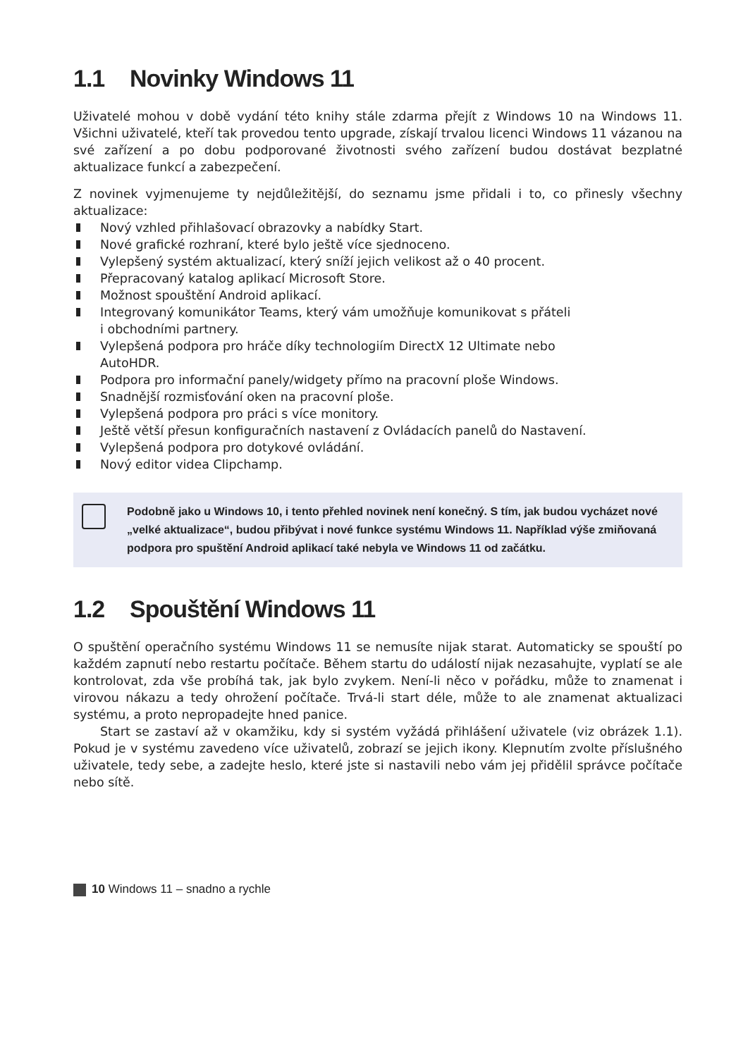1.1 Novinky Windows 11
Uživatelé mohou v době vydání této knihy stále zdarma přejít z Windows 10 na Windows 11. Všichni uživatelé, kteří tak provedou tento upgrade, získají trvalou licenci Windows 11 vázanou na své zařízení a po dobu podporované životnosti svého zařízení budou dostávat bezplatné aktualizace funkcí a zabezpečení.
Z novinek vyjmenujeme ty nejdůležitější, do seznamu jsme přidali i to, co přinesly všechny aktualizace:
Nový vzhled přihlašovací obrazovky a nabídky Start.
Nové grafické rozhraní, které bylo ještě více sjednoceno.
Vylepšený systém aktualizací, který sníží jejich velikost až o 40 procent.
Přepracovaný katalog aplikací Microsoft Store.
Možnost spouštění Android aplikací.
Integrovaný komunikátor Teams, který vám umožňuje komunikovat s přáteli
i obchodními partnery.
Vylepšená podpora pro hráče díky technologiím DirectX 12 Ultimate nebo
AutoHDR.
Podpora pro informační panely/widgety přímo na pracovní ploše Windows.
Snadnější rozmisťování oken na pracovní ploše.
Vylepšená podpora pro práci s více monitory.
Ještě větší přesun konfiguračních nastavení z Ovládacích panelů do Nastavení.
Vylepšená podpora pro dotykové ovládání.
Nový editor videa Clipchamp.
Podobně jako u Windows 10, i tento přehled novinek není konečný. S tím, jak budou vycházet nové „velké aktualizace“, budou přibývat i nové funkce systému Windows 11. Například výše zmiňovaná podpora pro spuštění Android aplikací také nebyla ve Windows 11 od začátku.
1.2 Spouštění Windows 11
O spuštění operačního systému Windows 11 se nemusíte nijak starat. Automaticky se spouští po každém zapnutí nebo restartu počítače. Během startu do událostí nijak nezasahujte, vyplatí se ale kontrolovat, zda vše probíhá tak, jak bylo zvykem. Není-li něco v pořádku, může to znamenat i virovou nákazu a tedy ohrožení počítače. Trvá-li start déle, může to ale znamenat aktualizaci systému, a proto nepropadejte hned panice.
Start se zastaví až v okamžiku, kdy si systém vyžádá přihlášení uživatele (viz obrázek 1.1). Pokud je v systému zavedeno více uživatelů, zobrazí se jejich ikony. Klepnutím zvolte příslušného uživatele, tedy sebe, a zadejte heslo, které jste si nastavili nebo vám jej přidělil správce počítače nebo sítě.
10 Windows 11 – snadno a rychle